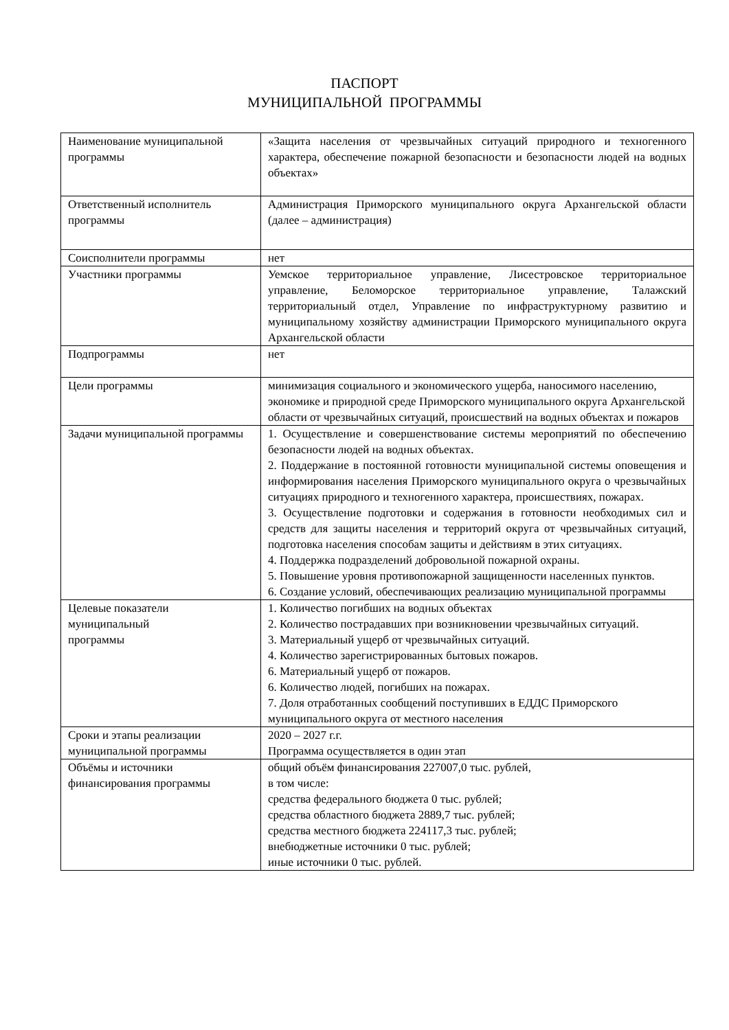ПАСПОРТ
МУНИЦИПАЛЬНОЙ ПРОГРАММЫ
| Наименование муниципальной программы | «Защита населения от чрезвычайных ситуаций природного и техногенного характера, обеспечение пожарной безопасности и безопасности людей на водных объектах» |
| Ответственный исполнитель программы | Администрация Приморского муниципального округа Архангельской области (далее – администрация) |
| Соисполнители программы | нет |
| Участники программы | Уемское территориальное управление, Лисестровское территориальное управление, Беломорское территориальное управление, Талажский территориальный отдел, Управление по инфраструктурному развитию и муниципальному хозяйству администрации Приморского муниципального округа Архангельской области |
| Подпрограммы | нет |
| Цели программы | минимизация социального и экономического ущерба, наносимого населению, экономике и природной среде Приморского муниципального округа Архангельской области от чрезвычайных ситуаций, происшествий на водных объектах и пожаров |
| Задачи муниципальной программы | 1. Осуществление и совершенствование системы мероприятий по обеспечению безопасности людей на водных объектах. 2. Поддержание в постоянной готовности муниципальной системы оповещения и информирования населения Приморского муниципального округа о чрезвычайных ситуациях природного и техногенного характера, происшествиях, пожарах. 3. Осуществление подготовки и содержания в готовности необходимых сил и средств для защиты населения и территорий округа от чрезвычайных ситуаций, подготовка населения способам защиты и действиям в этих ситуациях. 4. Поддержка подразделений добровольной пожарной охраны. 5. Повышение уровня противопожарной защищенности населенных пунктов. 6. Создание условий, обеспечивающих реализацию муниципальной программы |
| Целевые показатели муниципальный программы | 1. Количество погибших на водных объектах 2. Количество пострадавших при возникновении чрезвычайных ситуаций. 3. Материальный ущерб от чрезвычайных ситуаций. 4. Количество зарегистрированных бытовых пожаров. 6. Материальный ущерб от пожаров. 6. Количество людей, погибших на пожарах. 7. Доля отработанных сообщений поступивших в ЕДДС Приморского муниципального округа от местного населения |
| Сроки и этапы реализации муниципальной программы | 2020 – 2027 г.г. Программа осуществляется в один этап |
| Объёмы и источники финансирования программы | общий объём финансирования 227007,0 тыс. рублей, в том числе: средства федерального бюджета 0 тыс. рублей; средства областного бюджета 2889,7 тыс. рублей; средства местного бюджета 224117,3 тыс. рублей; внебюджетные источники 0 тыс. рублей; иные источники 0 тыс. рублей. |